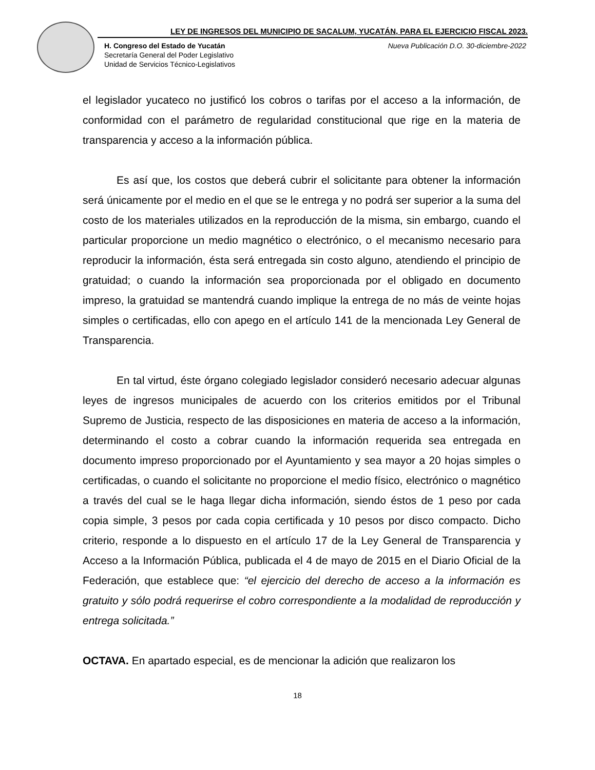LEY DE INGRESOS DEL MUNICIPIO DE SACALUM, YUCATÁN, PARA EL EJERCICIO FISCAL 2023.
Nueva Publicación D.O. 30-diciembre-2022 H. Congreso del Estado de Yucatán
Secretaría General del Poder Legislativo
Unidad de Servicios Técnico-Legislativos
el legislador yucateco no justificó los cobros o tarifas por el acceso a la información, de conformidad con el parámetro de regularidad constitucional que rige en la materia de transparencia y acceso a la información pública.
Es así que, los costos que deberá cubrir el solicitante para obtener la información será únicamente por el medio en el que se le entrega y no podrá ser superior a la suma del costo de los materiales utilizados en la reproducción de la misma, sin embargo, cuando el particular proporcione un medio magnético o electrónico, o el mecanismo necesario para reproducir la información, ésta será entregada sin costo alguno, atendiendo el principio de gratuidad; o cuando la información sea proporcionada por el obligado en documento impreso, la gratuidad se mantendrá cuando implique la entrega de no más de veinte hojas simples o certificadas, ello con apego en el artículo 141 de la mencionada Ley General de Transparencia.
En tal virtud, éste órgano colegiado legislador consideró necesario adecuar algunas leyes de ingresos municipales de acuerdo con los criterios emitidos por el Tribunal Supremo de Justicia, respecto de las disposiciones en materia de acceso a la información, determinando el costo a cobrar cuando la información requerida sea entregada en documento impreso proporcionado por el Ayuntamiento y sea mayor a 20 hojas simples o certificadas, o cuando el solicitante no proporcione el medio físico, electrónico o magnético a través del cual se le haga llegar dicha información, siendo éstos de 1 peso por cada copia simple, 3 pesos por cada copia certificada y 10 pesos por disco compacto. Dicho criterio, responde a lo dispuesto en el artículo 17 de la Ley General de Transparencia y Acceso a la Información Pública, publicada el 4 de mayo de 2015 en el Diario Oficial de la Federación, que establece que: “el ejercicio del derecho de acceso a la información es gratuito y sólo podrá requerirse el cobro correspondiente a la modalidad de reproducción y entrega solicitada.”
OCTAVA. En apartado especial, es de mencionar la adición que realizaron los
18